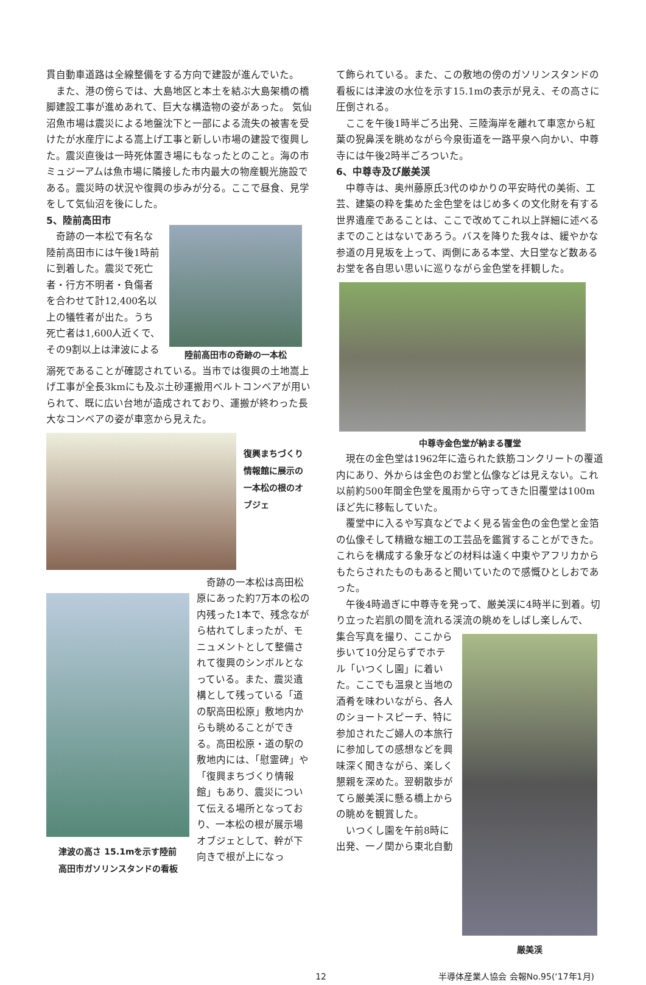貫自動車道路は全線整備をする方向で建設が進んでいた。
　また、港の傍らでは、大島地区と本土を結ぶ大島架橋の橋脚建設工事が進めあれて、巨大な構造物の姿があった。 気仙沼魚市場は震災による地盤沈下と一部による流失の被害を受けたが水産庁による嵩上げ工事と新しい市場の建設で復興した。震災直後は一時死体置き場にもなったとのこと。海の市ミュジーアムは魚市場に隣接した市内最大の物産観光施設である。震災時の状況や復興の歩みが分る。ここで昼食、見学をして気仙沼を後にした。
5、陸前高田市
　奇跡の一本松で有名な陸前高田市には午後1時前に到着した。震災で死亡者・行方不明者・負傷者を合わせて計12,400名以上の犠牲者が出た。うち死亡者は1,600人近くで、その9割以上は津波による
陸前高田市の奇跡の一本松
溺死であることが確認されている。当市では復興の土地嵩上げ工事が全長3kmにも及ぶ土砂運搬用ベルトコンベアが用いられて、既に広い台地が造成されており、運搬が終わった長大なコンベアの姿が車窓から見えた。
復興まちづくり情報館に展示の一本松の根のオブジェ
津波の高さ 15.1mを示す陸前
高田市ガソリンスタンドの看板
　奇跡の一本松は高田松原にあった約7万本の松の内残った1本で、残念ながら枯れてしまったが、モニュメントとして整備されて復興のシンボルとなっている。また、震災遺構として残っている「道の駅高田松原」敷地内からも眺めることができる。高田松原・道の駅の敷地内には、「慰霊碑」や「復興まちづくり情報館」もあり、震災について伝える場所となっており、一本松の根が展示場オブジェとして、幹が下向きで根が上になっ
て飾られている。また、この敷地の傍のガソリンスタンドの看板には津波の水位を示す15.1mの表示が見え、その高さに圧倒される。
　ここを午後1時半ごろ出発、三陸海岸を離れて車窓から紅葉の猊鼻渓を眺めながら今泉街道を一路平泉へ向かい、中尊寺には午後2時半ごろついた。
6、中尊寺及び厳美渓
　中尊寺は、奥州藤原氏3代のゆかりの平安時代の美術、工芸、建築の粋を集めた金色堂をはじめ多くの文化財を有する世界遺産であることは、ここで改めてこれ以上詳細に述べるまでのことはないであろう。バスを降りた我々は、緩やかな参道の月見坂を上って、両側にある本堂、大日堂など数あるお堂を各自思い思いに巡りながら金色堂を拝観した。
中尊寺金色堂が納まる覆堂
　現在の金色堂は1962年に造られた鉄筋コンクリートの覆道内にあり、外からは金色のお堂と仏像などは見えない。これ以前約500年間金色堂を風雨から守ってきた旧覆堂は100mほど先に移転していた。
　覆堂中に入るや写真などでよく見る皆金色の金色堂と金箔の仏像そして精緻な細工の工芸品を鑑賞することができた。これらを構成する象牙などの材料は遠く中東やアフリカからもたらされたものもあると聞いていたので感慨ひとしおであった。
　午後4時過ぎに中尊寺を発って、厳美渓に4時半に到着。切り立った岩肌の間を流れる渓流の眺めをしばし楽しんで、
集合写真を撮り、ここから歩いて10分足らずでホテル「いつくし園」に着いた。ここでも温泉と当地の酒肴を味わいながら、各人のショートスピーチ、特に参加されたご婦人の本旅行に参加しての感想などを興味深く聞きながら、楽しく懇親を深めた。翌朝散歩がてら厳美渓に懸る橋上からの眺めを観賞した。
　いつくし園を午前8時に出発、一ノ関から東北自動
厳美渓
12 半導体産業人協会 会報No.95(‘17年1月)